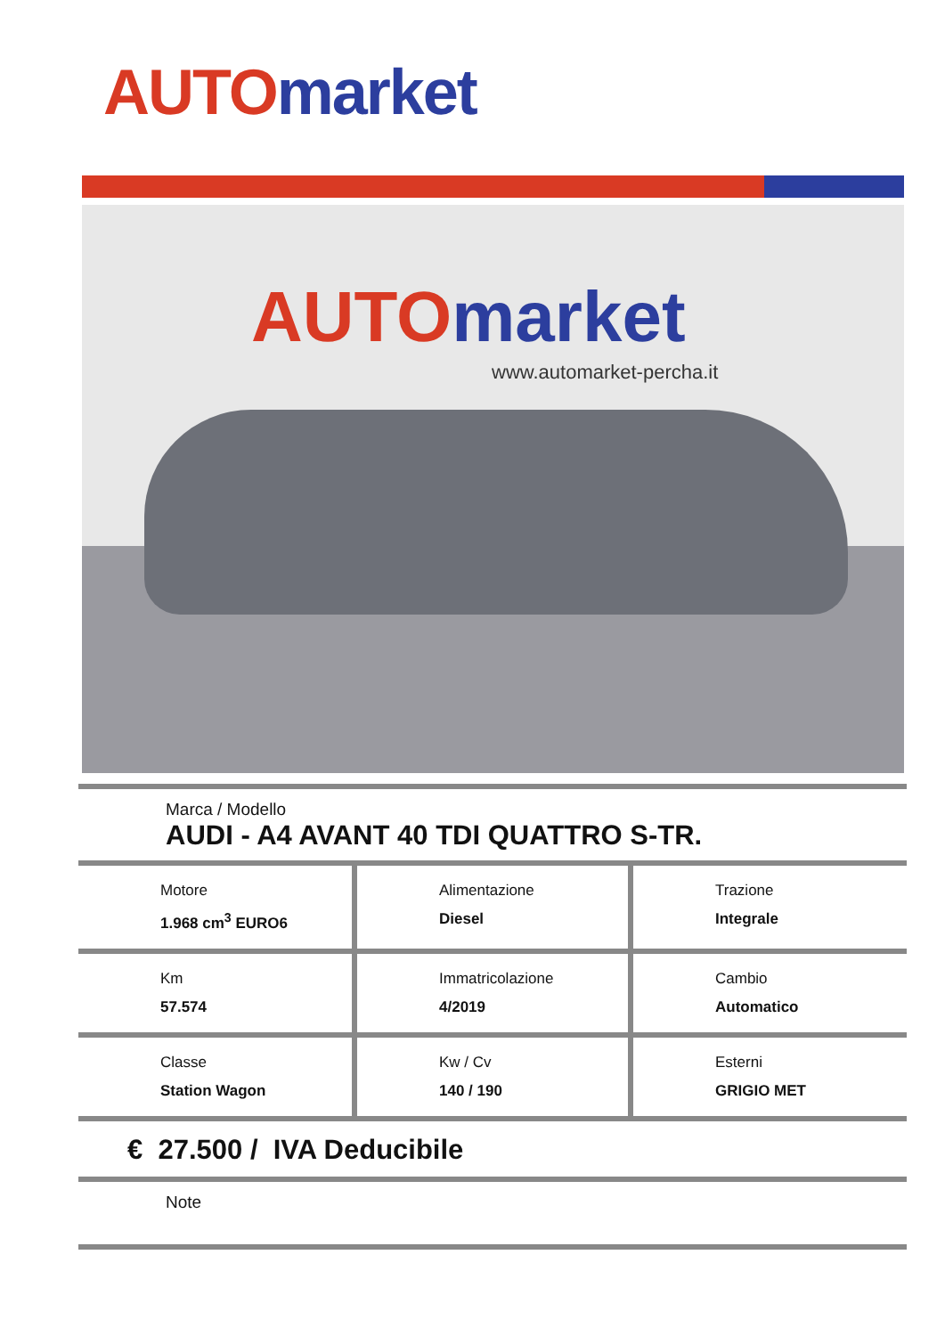AUTO market
AUTO market
www.automarket-percha.it
Marca / Modello
AUDI - A4 AVANT 40 TDI QUATTRO S-TR.
| Motore 1.968 cm<sup>3</sup> EURO6 | Alimentazione Diesel | Trazione Integrale |
| Km 57.574 | Immatricolazione 4/2019 | Cambio Automatico |
| Classe Station Wagon | Kw / Cv 140 / 190 | Esterni GRIGIO MET |
€ 27.500 / IVA Deducibile
Note